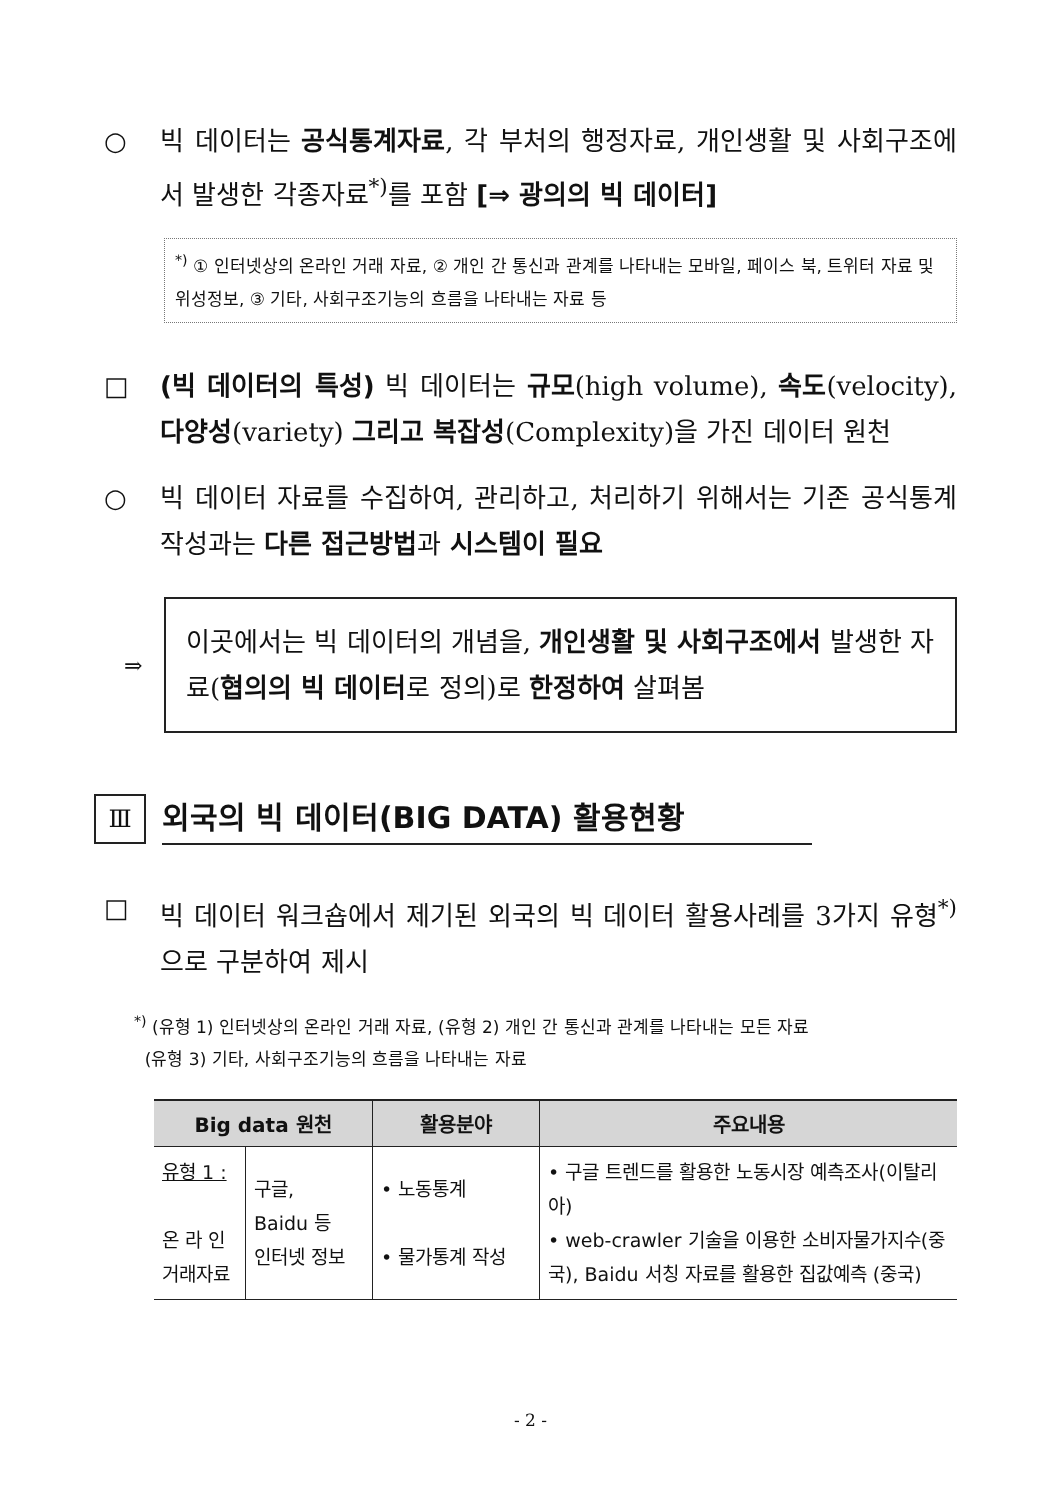○ 빅 데이터는 공식통계자료, 각 부처의 행정자료, 개인생활 및 사회구조에서 발생한 각종자료<sup>*)</sup>를 포함 [⇒ 광의의 빅 데이터]
<sup>*)</sup> ① 인터넷상의 온라인 거래 자료, ② 개인 간 통신과 관계를 나타내는 모바일, 페이스 북, 트위터 자료 및 위성정보, ③ 기타, 사회구조기능의 흐름을 나타내는 자료 등
□ (빅 데이터의 특성) 빅 데이터는 규모(high volume), 속도(velocity), 다양성(variety) 그리고 복잡성(Complexity)을 가진 데이터 원천
○ 빅 데이터 자료를 수집하여, 관리하고, 처리하기 위해서는 기존 공식통계 작성과는 다른 접근방법과 시스템이 필요
⇒
이곳에서는 빅 데이터의 개념을, 개인생활 및 사회구조에서 발생한 자료(협의의 빅 데이터로 정의)로 한정하여 살펴봄
Ⅲ
외국의 빅 데이터(BIG DATA) 활용현황
□ 빅 데이터 워크숍에서 제기된 외국의 빅 데이터 활용사례를 3가지 유형<sup>*)</sup>으로 구분하여 제시
<sup>*)</sup> (유형 1) 인터넷상의 온라인 거래 자료, (유형 2) 개인 간 통신과 관계를 나타내는 모든 자료
(유형 3) 기타, 사회구조기능의 흐름을 나타내는 자료
| Big data 원천 | | 활용분야 | 주요내용 |
| --- | --- | --- | --- |
| 유형 1 : 온 라 인 거래자료 | 구글, Baidu 등 인터넷 정보 | • 노동통계 • 물가통계 작성 | • 구글 트렌드를 활용한 노동시장 예측조사(이탈리아) • web-crawler 기술을 이용한 소비자물가지수(중국), Baidu 서칭 자료를 활용한 집값예측 (중국) |
- 2 -